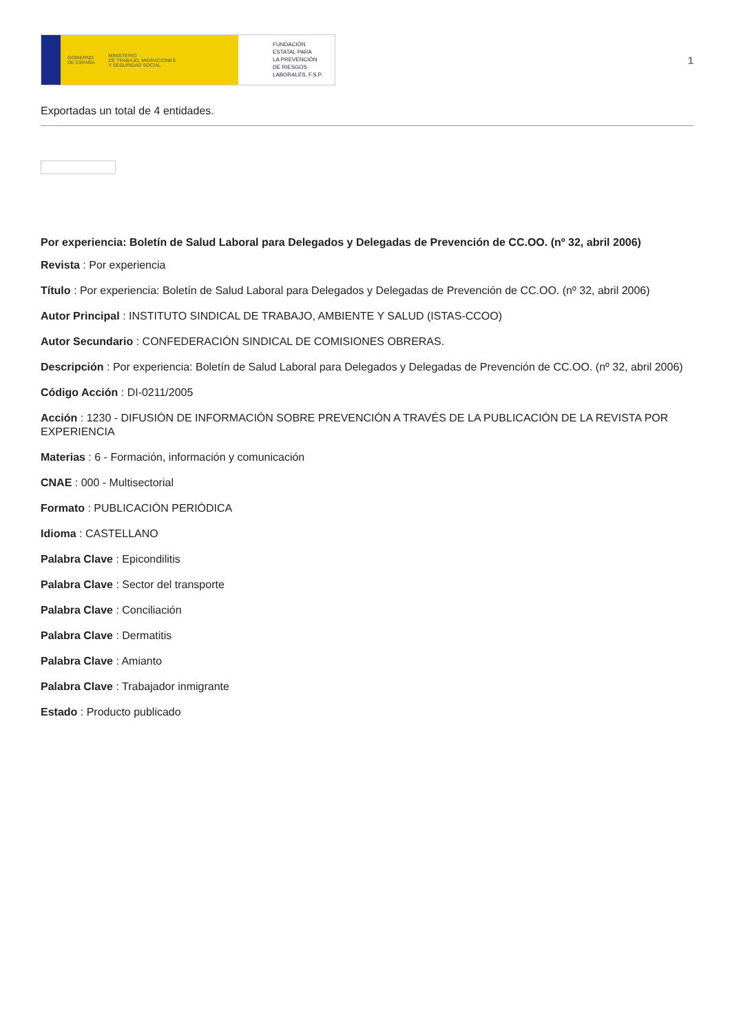GOBIERNO
DE ESPAÑA MINISTERIO
DE TRABAJO, MIGRACIONES
Y SEGURIDAD SOCIAL
FUNDACIÓN
ESTATAL PARA
LA PREVENCIÓN
DE RIESGOS
LABORALES, F.S.P.
1
Exportadas un total de 4 entidades.
Por experiencia: Boletín de Salud Laboral para Delegados y Delegadas de Prevención de CC.OO. (nº 32, abril 2006)
Revista : Por experiencia
Título : Por experiencia: Boletín de Salud Laboral para Delegados y Delegadas de Prevención de CC.OO. (nº 32, abril 2006)
Autor Principal : INSTITUTO SINDICAL DE TRABAJO, AMBIENTE Y SALUD (ISTAS-CCOO)
Autor Secundario : CONFEDERACIÓN SINDICAL DE COMISIONES OBRERAS.
Descripción : Por experiencia: Boletín de Salud Laboral para Delegados y Delegadas de Prevención de CC.OO. (nº 32, abril 2006)
Código Acción : DI-0211/2005
Acción : 1230 - DIFUSIÓN DE INFORMACIÓN SOBRE PREVENCIÓN A TRAVÉS DE LA PUBLICACIÓN DE LA REVISTA POR EXPERIENCIA
Materias : 6 - Formación, información y comunicación
CNAE : 000 - Multisectorial
Formato : PUBLICACIÓN PERIÓDICA
Idioma : CASTELLANO
Palabra Clave : Epicondilitis
Palabra Clave : Sector del transporte
Palabra Clave : Conciliación
Palabra Clave : Dermatitis
Palabra Clave : Amianto
Palabra Clave : Trabajador inmigrante
Estado : Producto publicado